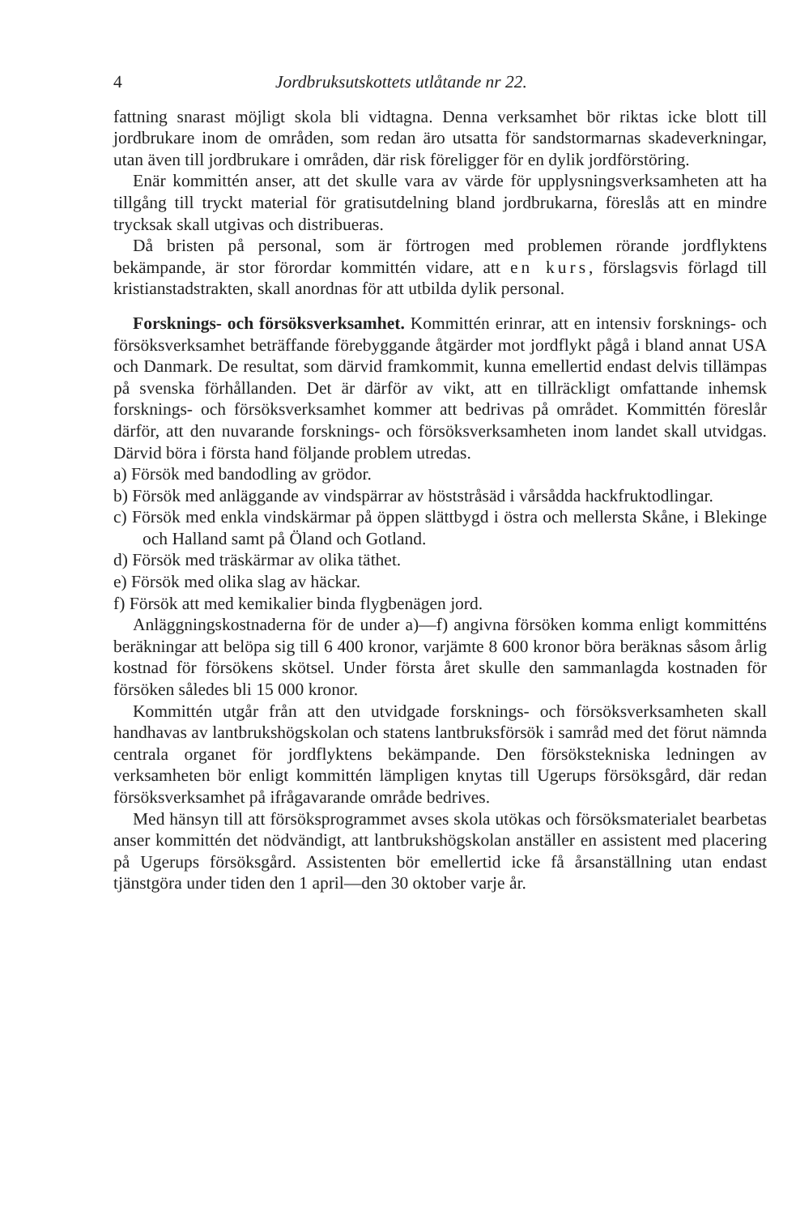4 Jordbruksutskottets utlåtande nr 22.
fattning snarast möjligt skola bli vidtagna. Denna verksamhet bör riktas icke blott till jordbrukare inom de områden, som redan äro utsatta för sandstormarnas skadeverkningar, utan även till jordbrukare i områden, där risk föreligger för en dylik jordförstöring.
Enär kommittén anser, att det skulle vara av värde för upplysningsverksamheten att ha tillgång till tryckt material för gratisutdelning bland jordbrukarna, föreslås att en mindre trycksak skall utgivas och distribueras.
Då bristen på personal, som är förtrogen med problemen rörande jordflyktens bekämpande, är stor förordar kommittén vidare, att en kurs, förslagsvis förlagd till kristianstadstrakten, skall anordnas för att utbilda dylik personal.
Forsknings- och försöksverksamhet. Kommittén erinrar, att en intensiv forsknings- och försöksverksamhet beträffande förebyggande åtgärder mot jordflykt pågå i bland annat USA och Danmark. De resultat, som därvid framkommit, kunna emellertid endast delvis tillämpas på svenska förhållanden. Det är därför av vikt, att en tillräckligt omfattande inhemsk forsknings- och försöksverksamhet kommer att bedrivas på området. Kommittén föreslår därför, att den nuvarande forsknings- och försöksverksamheten inom landet skall utvidgas. Därvid böra i första hand följande problem utredas.
a) Försök med bandodling av grödor.
b) Försök med anläggande av vindspärrar av höststråsäd i vårsådda hackfruktodlingar.
c) Försök med enkla vindskärmar på öppen slättbygd i östra och mellersta Skåne, i Blekinge och Halland samt på Öland och Gotland.
d) Försök med träskärmar av olika täthet.
e) Försök med olika slag av häckar.
f) Försök att med kemikalier binda flygbenägen jord.
Anläggningskostnaderna för de under a)—f) angivna försöken komma enligt kommitténs beräkningar att belöpa sig till 6 400 kronor, varjämte 8 600 kronor böra beräknas såsom årlig kostnad för försökens skötsel. Under första året skulle den sammanlagda kostnaden för försöken således bli 15 000 kronor.
Kommittén utgår från att den utvidgade forsknings- och försöksverksamheten skall handhavas av lantbrukshögskolan och statens lantbruksförsök i samråd med det förut nämnda centrala organet för jordflyktens bekämpande. Den försökstekniska ledningen av verksamheten bör enligt kommittén lämpligen knytas till Ugerups försöksgård, där redan försöksverksamhet på ifrågavarande område bedrives.
Med hänsyn till att försöksprogrammet avses skola utökas och försöksmaterialet bearbetas anser kommittén det nödvändigt, att lantbrukshögskolan anställer en assistent med placering på Ugerups försöksgård. Assistenten bör emellertid icke få årsanställning utan endast tjänstgöra under tiden den 1 april—den 30 oktober varje år.